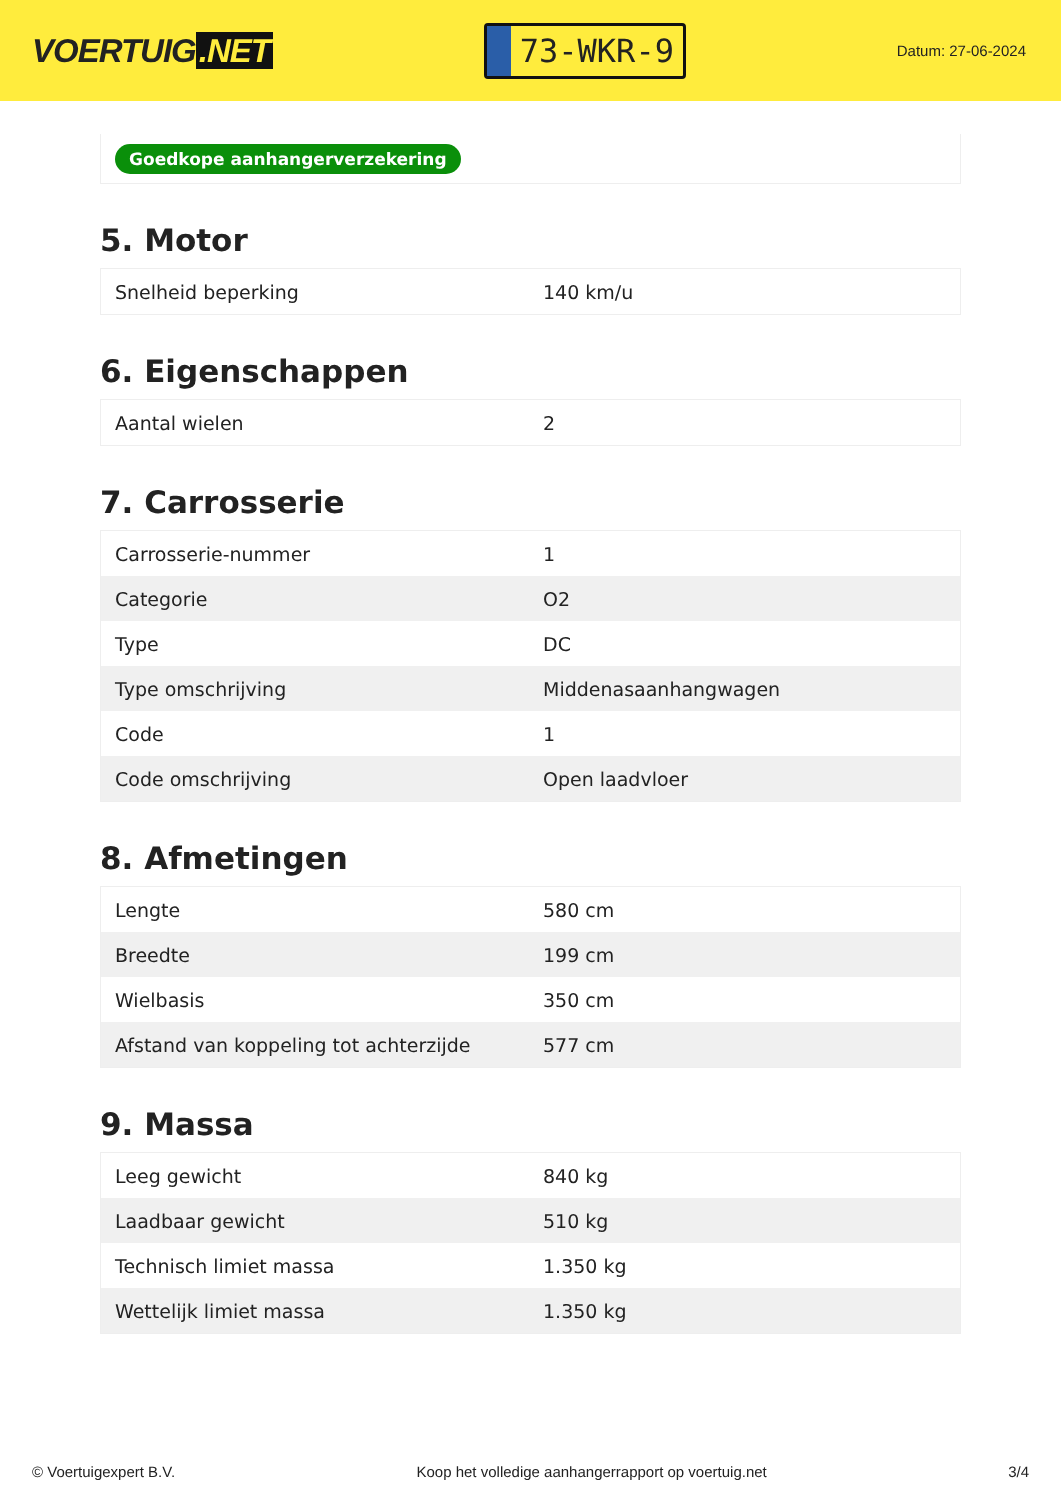VOERTUIG.NET
73-WKR-9
Datum: 27-06-2024
Goedkope aanhangerverzekering
5. Motor
| Snelheid beperking | 140 km/u |
6. Eigenschappen
| Aantal wielen | 2 |
7. Carrosserie
| Carrosserie-nummer | 1 |
| Categorie | O2 |
| Type | DC |
| Type omschrijving | Middenasaanhangwagen |
| Code | 1 |
| Code omschrijving | Open laadvloer |
8. Afmetingen
| Lengte | 580 cm |
| Breedte | 199 cm |
| Wielbasis | 350 cm |
| Afstand van koppeling tot achterzijde | 577 cm |
9. Massa
| Leeg gewicht | 840 kg |
| Laadbaar gewicht | 510 kg |
| Technisch limiet massa | 1.350 kg |
| Wettelijk limiet massa | 1.350 kg |
© Voertuigexpert B.V. Koop het volledige aanhangerrapport op voertuig.net 3/4